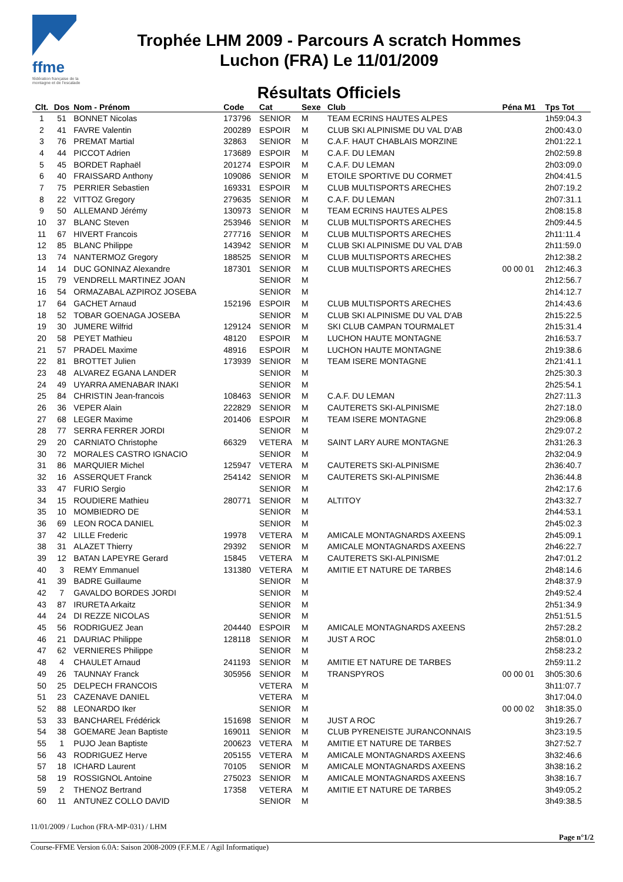ffme
fédération française de la montagne et de l'escalade
Trophée LHM 2009 - Parcours A scratch Hommes
Luchon (FRA) Le 11/01/2009
Résultats Officiels
| Clt. | Dos | Nom - Prénom | Code | Cat | Sexe | Club | Péna M1 | Tps Tot |
| --- | --- | --- | --- | --- | --- | --- | --- | --- |
| 1 | 51 | BONNET Nicolas | 173796 | SENIOR | M | TEAM ECRINS HAUTES ALPES | | 1h59:04.3 |
| 2 | 41 | FAVRE Valentin | 200289 | ESPOIR | M | CLUB SKI ALPINISME DU VAL D'AB | | 2h00:43.0 |
| 3 | 76 | PREMAT Martial | 32863 | SENIOR | M | C.A.F. HAUT CHABLAIS MORZINE | | 2h01:22.1 |
| 4 | 44 | PICCOT Adrien | 173689 | ESPOIR | M | C.A.F. DU LEMAN | | 2h02:59.8 |
| 5 | 45 | BORDET Raphaël | 201274 | ESPOIR | M | C.A.F. DU LEMAN | | 2h03:09.0 |
| 6 | 40 | FRAISSARD Anthony | 109086 | SENIOR | M | ETOILE SPORTIVE DU CORMET | | 2h04:41.5 |
| 7 | 75 | PERRIER Sebastien | 169331 | ESPOIR | M | CLUB MULTISPORTS ARECHES | | 2h07:19.2 |
| 8 | 22 | VITTOZ Gregory | 279635 | SENIOR | M | C.A.F. DU LEMAN | | 2h07:31.1 |
| 9 | 50 | ALLEMAND Jérémy | 130973 | SENIOR | M | TEAM ECRINS HAUTES ALPES | | 2h08:15.8 |
| 10 | 37 | BLANC Steven | 253946 | SENIOR | M | CLUB MULTISPORTS ARECHES | | 2h09:44.5 |
| 11 | 67 | HIVERT Francois | 277716 | SENIOR | M | CLUB MULTISPORTS ARECHES | | 2h11:11.4 |
| 12 | 85 | BLANC Philippe | 143942 | SENIOR | M | CLUB SKI ALPINISME DU VAL D'AB | | 2h11:59.0 |
| 13 | 74 | NANTERMOZ Gregory | 188525 | SENIOR | M | CLUB MULTISPORTS ARECHES | | 2h12:38.2 |
| 14 | 14 | DUC GONINAZ Alexandre | 187301 | SENIOR | M | CLUB MULTISPORTS ARECHES | 00 00 01 | 2h12:46.3 |
| 15 | 79 | VENDRELL MARTINEZ JOAN | | SENIOR | M | | | 2h12:56.7 |
| 16 | 54 | ORMAZABAL AZPIROZ JOSEBA | | SENIOR | M | | | 2h14:12.7 |
| 17 | 64 | GACHET Arnaud | 152196 | ESPOIR | M | CLUB MULTISPORTS ARECHES | | 2h14:43.6 |
| 18 | 52 | TOBAR GOENAGA JOSEBA | | SENIOR | M | CLUB SKI ALPINISME DU VAL D'AB | | 2h15:22.5 |
| 19 | 30 | JUMERE Wilfrid | 129124 | SENIOR | M | SKI CLUB CAMPAN TOURMALET | | 2h15:31.4 |
| 20 | 58 | PEYET Mathieu | 48120 | ESPOIR | M | LUCHON HAUTE MONTAGNE | | 2h16:53.7 |
| 21 | 57 | PRADEL Maxime | 48916 | ESPOIR | M | LUCHON HAUTE MONTAGNE | | 2h19:38.6 |
| 22 | 81 | BROTTET Julien | 173939 | SENIOR | M | TEAM ISERE MONTAGNE | | 2h21:41.1 |
| 23 | 48 | ALVAREZ EGANA LANDER | | SENIOR | M | | | 2h25:30.3 |
| 24 | 49 | UYARRA AMENABAR INAKI | | SENIOR | M | | | 2h25:54.1 |
| 25 | 84 | CHRISTIN Jean-francois | 108463 | SENIOR | M | C.A.F. DU LEMAN | | 2h27:11.3 |
| 26 | 36 | VEPER Alain | 222829 | SENIOR | M | CAUTERETS SKI-ALPINISME | | 2h27:18.0 |
| 27 | 68 | LEGER Maxime | 201406 | ESPOIR | M | TEAM ISERE MONTAGNE | | 2h29:06.8 |
| 28 | 77 | SERRA FERRER JORDI | | SENIOR | M | | | 2h29:07.2 |
| 29 | 20 | CARNIATO Christophe | 66329 | VETERA | M | SAINT LARY AURE MONTAGNE | | 2h31:26.3 |
| 30 | 72 | MORALES CASTRO IGNACIO | | SENIOR | M | | | 2h32:04.9 |
| 31 | 86 | MARQUIER Michel | 125947 | VETERA | M | CAUTERETS SKI-ALPINISME | | 2h36:40.7 |
| 32 | 16 | ASSERQUET Franck | 254142 | SENIOR | M | CAUTERETS SKI-ALPINISME | | 2h36:44.8 |
| 33 | 47 | FURIO Sergio | | SENIOR | M | | | 2h42:17.6 |
| 34 | 15 | ROUDIERE Mathieu | 280771 | SENIOR | M | ALTITOY | | 2h43:32.7 |
| 35 | 10 | MOMBIEDRO DE | | SENIOR | M | | | 2h44:53.1 |
| 36 | 69 | LEON ROCA DANIEL | | SENIOR | M | | | 2h45:02.3 |
| 37 | 42 | LILLE Frederic | 19978 | VETERA | M | AMICALE MONTAGNARDS AXEENS | | 2h45:09.1 |
| 38 | 31 | ALAZET Thierry | 29392 | SENIOR | M | AMICALE MONTAGNARDS AXEENS | | 2h46:22.7 |
| 39 | 12 | BATAN LAPEYRE Gerard | 15845 | VETERA | M | CAUTERETS SKI-ALPINISME | | 2h47:01.2 |
| 40 | 3 | REMY Emmanuel | 131380 | VETERA | M | AMITIE ET NATURE DE TARBES | | 2h48:14.6 |
| 41 | 39 | BADRE Guillaume | | SENIOR | M | | | 2h48:37.9 |
| 42 | 7 | GAVALDO BORDES JORDI | | SENIOR | M | | | 2h49:52.4 |
| 43 | 87 | IRURETA Arkaitz | | SENIOR | M | | | 2h51:34.9 |
| 44 | 24 | DI REZZE NICOLAS | | SENIOR | M | | | 2h51:51.5 |
| 45 | 56 | RODRIGUEZ Jean | 204440 | ESPOIR | M | AMICALE MONTAGNARDS AXEENS | | 2h57:28.2 |
| 46 | 21 | DAURIAC Philippe | 128118 | SENIOR | M | JUST A ROC | | 2h58:01.0 |
| 47 | 62 | VERNIERES Philippe | | SENIOR | M | | | 2h58:23.2 |
| 48 | 4 | CHAULET Arnaud | 241193 | SENIOR | M | AMITIE ET NATURE DE TARBES | | 2h59:11.2 |
| 49 | 26 | TAUNNAY Franck | 305956 | SENIOR | M | TRANSPYROS | 00 00 01 | 3h05:30.6 |
| 50 | 25 | DELPECH FRANCOIS | | VETERA | M | | | 3h11:07.7 |
| 51 | 23 | CAZENAVE DANIEL | | VETERA | M | | | 3h17:04.0 |
| 52 | 88 | LEONARDO Iker | | SENIOR | M | | 00 00 02 | 3h18:35.0 |
| 53 | 33 | BANCHAREL Frédérick | 151698 | SENIOR | M | JUST A ROC | | 3h19:26.7 |
| 54 | 38 | GOEMARE Jean Baptiste | 169011 | SENIOR | M | CLUB PYRENEISTE JURANCONNAIS | | 3h23:19.5 |
| 55 | 1 | PUJO Jean Baptiste | 200623 | VETERA | M | AMITIE ET NATURE DE TARBES | | 3h27:52.7 |
| 56 | 43 | RODRIGUEZ Herve | 205155 | VETERA | M | AMICALE MONTAGNARDS AXEENS | | 3h32:46.6 |
| 57 | 18 | ICHARD Laurent | 70105 | SENIOR | M | AMICALE MONTAGNARDS AXEENS | | 3h38:16.2 |
| 58 | 19 | ROSSIGNOL Antoine | 275023 | SENIOR | M | AMICALE MONTAGNARDS AXEENS | | 3h38:16.7 |
| 59 | 2 | THENOZ Bertrand | 17358 | VETERA | M | AMITIE ET NATURE DE TARBES | | 3h49:05.2 |
| 60 | 11 | ANTUNEZ COLLO DAVID | | SENIOR | M | | | 3h49:38.5 |
11/01/2009 / Luchon (FRA-MP-031) / LHM
Page n°1/2
Course-FFME Version 6.0A: Saison 2008-2009 (F.F.M.E / Agil Informatique)